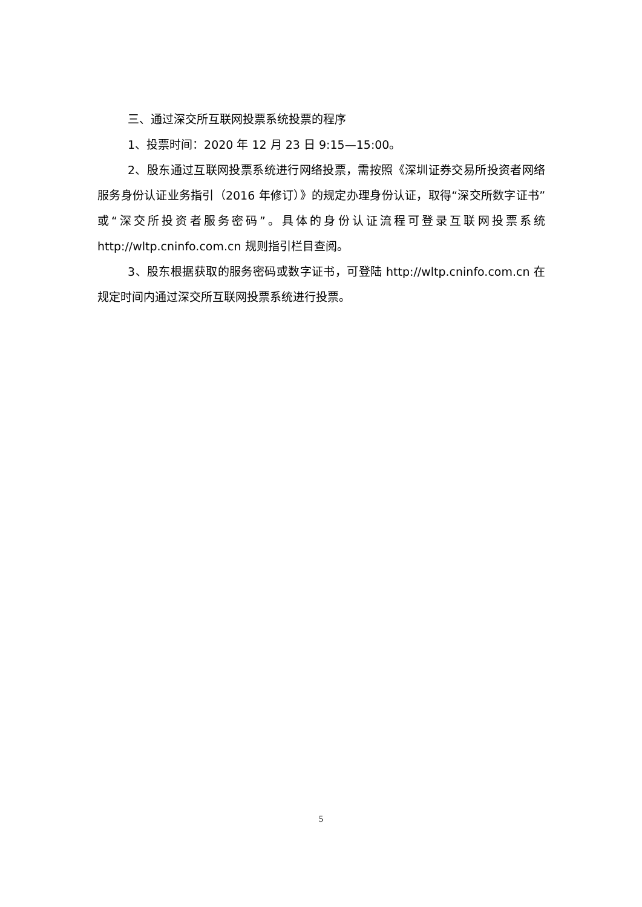三、通过深交所互联网投票系统投票的程序
1、投票时间：2020 年 12 月 23 日 9:15—15:00。
2、股东通过互联网投票系统进行网络投票，需按照《深圳证券交易所投资者网络服务身份认证业务指引（2016 年修订）》的规定办理身份认证，取得“深交所数字证书”或“深交所投资者服务密码”。具体的身份认证流程可登录互联网投票系统 http://wltp.cninfo.com.cn 规则指引栏目查阅。
3、股东根据获取的服务密码或数字证书，可登陆 http://wltp.cninfo.com.cn 在规定时间内通过深交所互联网投票系统进行投票。
5